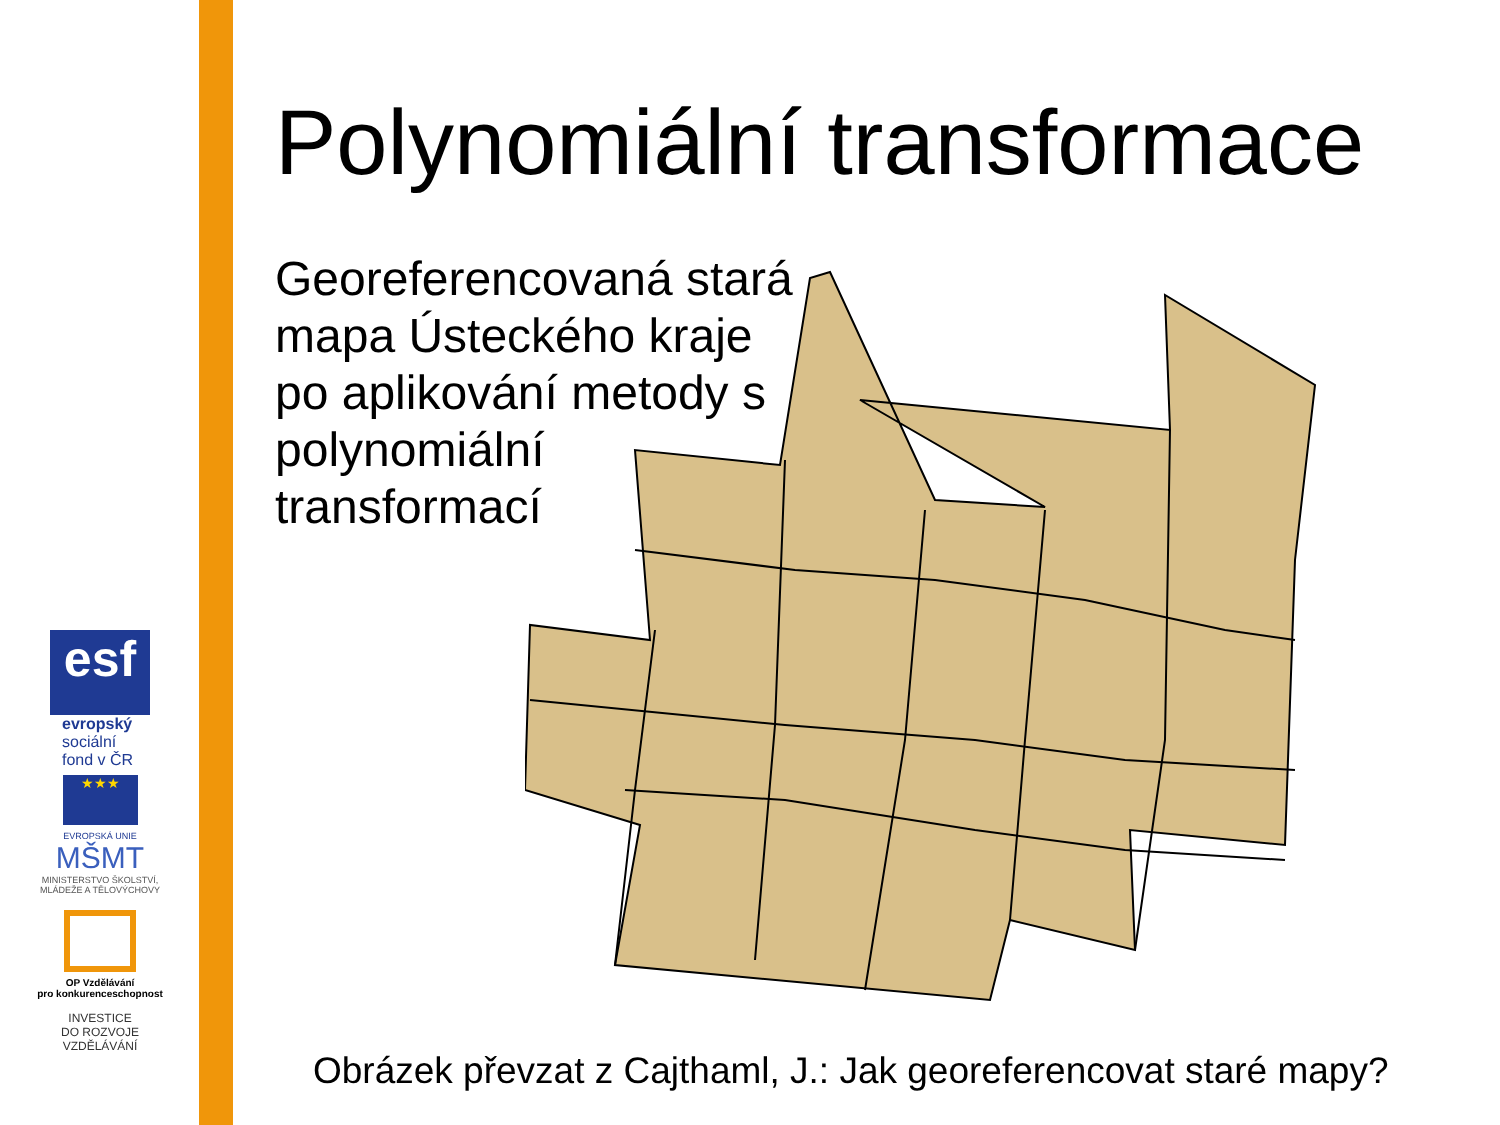esf
evropský
sociální
fond v ČR
★★★
EVROPSKÁ UNIE
MŠMT
MINISTERSTVO ŠKOLSTVÍ,
MLÁDEŽE A TĚLOVÝCHOVY
OP Vzdělávání
pro konkurenceschopnost
INVESTICE
DO ROZVOJE
VZDĚLÁVÁNÍ
Polynomiální transformace
Georeferencovaná stará mapa Ústeckého kraje po aplikování metody s polynomiální transformací
Obrázek převzat z Cajthaml, J.: Jak georeferencovat staré mapy?